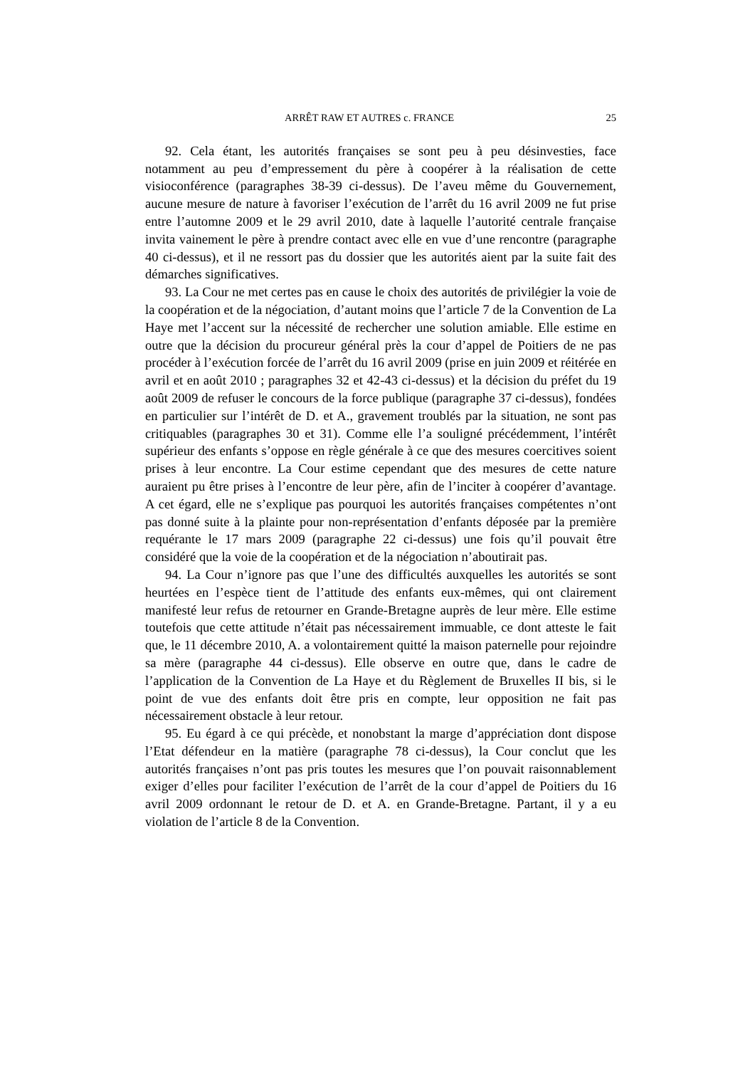ARRÊT RAW ET AUTRES c. FRANCE 25
92. Cela étant, les autorités françaises se sont peu à peu désinvesties, face notamment au peu d’empressement du père à coopérer à la réalisation de cette visioconférence (paragraphes 38-39 ci-dessus). De l’aveu même du Gouvernement, aucune mesure de nature à favoriser l’exécution de l’arrêt du 16 avril 2009 ne fut prise entre l’automne 2009 et le 29 avril 2010, date à laquelle l’autorité centrale française invita vainement le père à prendre contact avec elle en vue d’une rencontre (paragraphe 40 ci-dessus), et il ne ressort pas du dossier que les autorités aient par la suite fait des démarches significatives.
93. La Cour ne met certes pas en cause le choix des autorités de privilégier la voie de la coopération et de la négociation, d’autant moins que l’article 7 de la Convention de La Haye met l’accent sur la nécessité de rechercher une solution amiable. Elle estime en outre que la décision du procureur général près la cour d’appel de Poitiers de ne pas procéder à l’exécution forcée de l’arrêt du 16 avril 2009 (prise en juin 2009 et réitérée en avril et en août 2010 ; paragraphes 32 et 42-43 ci-dessus) et la décision du préfet du 19 août 2009 de refuser le concours de la force publique (paragraphe 37 ci-dessus), fondées en particulier sur l’intérêt de D. et A., gravement troublés par la situation, ne sont pas critiquables (paragraphes 30 et 31). Comme elle l’a souligné précédemment, l’intérêt supérieur des enfants s’oppose en règle générale à ce que des mesures coercitives soient prises à leur encontre. La Cour estime cependant que des mesures de cette nature auraient pu être prises à l’encontre de leur père, afin de l’inciter à coopérer d’avantage. A cet égard, elle ne s’explique pas pourquoi les autorités françaises compétentes n’ont pas donné suite à la plainte pour non-représentation d’enfants déposée par la première requérante le 17 mars 2009 (paragraphe 22 ci-dessus) une fois qu’il pouvait être considéré que la voie de la coopération et de la négociation n’aboutirait pas.
94. La Cour n’ignore pas que l’une des difficultés auxquelles les autorités se sont heurtées en l’espèce tient de l’attitude des enfants eux-mêmes, qui ont clairement manifesté leur refus de retourner en Grande-Bretagne auprès de leur mère. Elle estime toutefois que cette attitude n’était pas nécessairement immuable, ce dont atteste le fait que, le 11 décembre 2010, A. a volontairement quitté la maison paternelle pour rejoindre sa mère (paragraphe 44 ci-dessus). Elle observe en outre que, dans le cadre de l’application de la Convention de La Haye et du Règlement de Bruxelles II bis, si le point de vue des enfants doit être pris en compte, leur opposition ne fait pas nécessairement obstacle à leur retour.
95. Eu égard à ce qui précède, et nonobstant la marge d’appréciation dont dispose l’Etat défendeur en la matière (paragraphe 78 ci-dessus), la Cour conclut que les autorités françaises n’ont pas pris toutes les mesures que l’on pouvait raisonnablement exiger d’elles pour faciliter l’exécution de l’arrêt de la cour d’appel de Poitiers du 16 avril 2009 ordonnant le retour de D. et A. en Grande-Bretagne. Partant, il y a eu violation de l’article 8 de la Convention.